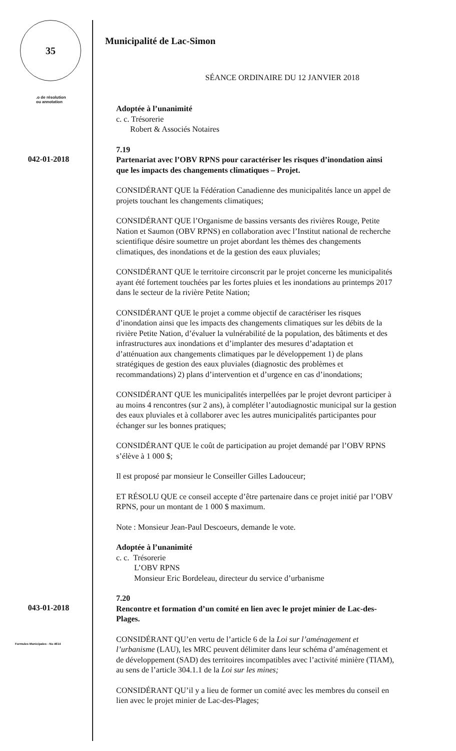35
.o de résolution
ou annotation
Municipalité de Lac-Simon
SÉANCE ORDINAIRE DU 12 JANVIER 2018
Adoptée à l’unanimité
c. c. Trésorerie
Robert & Associés Notaires
042-01-2018
7.19
Partenariat avec l’OBV RPNS pour caractériser les risques d’inondation ainsi que les impacts des changements climatiques – Projet.
CONSIDÉRANT QUE la Fédération Canadienne des municipalités lance un appel de projets touchant les changements climatiques;
CONSIDÉRANT QUE l’Organisme de bassins versants des rivières Rouge, Petite Nation et Saumon (OBV RPNS) en collaboration avec l’Institut national de recherche scientifique désire soumettre un projet abordant les thèmes des changements climatiques, des inondations et de la gestion des eaux pluviales;
CONSIDÉRANT QUE le territoire circonscrit par le projet concerne les municipalités ayant été fortement touchées par les fortes pluies et les inondations au printemps 2017 dans le secteur de la rivière Petite Nation;
CONSIDÉRANT QUE le projet a comme objectif de caractériser les risques d’inondation ainsi que les impacts des changements climatiques sur les débits de la rivière Petite Nation, d’évaluer la vulnérabilité de la population, des bâtiments et des infrastructures aux inondations et d’implanter des mesures d’adaptation et d’atténuation aux changements climatiques par le développement 1) de plans stratégiques de gestion des eaux pluviales (diagnostic des problèmes et recommandations) 2) plans d’intervention et d’urgence en cas d’inondations;
CONSIDÉRANT QUE les municipalités interpellées par le projet devront participer à au moins 4 rencontres (sur 2 ans), à compléter l’autodiagnostic municipal sur la gestion des eaux pluviales et à collaborer avec les autres municipalités participantes pour échanger sur les bonnes pratiques;
CONSIDÉRANT QUE le coût de participation au projet demandé par l’OBV RPNS s’élève à 1 000 $;
Il est proposé par monsieur le Conseiller Gilles Ladouceur;
ET RÉSOLU QUE ce conseil accepte d’être partenaire dans ce projet initié par l’OBV RPNS, pour un montant de 1 000 $ maximum.
Note : Monsieur Jean-Paul Descoeurs, demande le vote.
Adoptée à l’unanimité
c. c. Trésorerie
L’OBV RPNS
Monsieur Eric Bordeleau, directeur du service d’urbanisme
043-01-2018
Formules Municipales - No 4614
7.20
Rencontre et formation d’un comité en lien avec le projet minier de Lac-des-Plages.
CONSIDÉRANT QU’en vertu de l’article 6 de la Loi sur l’aménagement et l’urbanisme (LAU), les MRC peuvent délimiter dans leur schéma d’aménagement et de développement (SAD) des territoires incompatibles avec l’activité minière (TIAM), au sens de l’article 304.1.1 de la Loi sur les mines;
CONSIDÉRANT QU’il y a lieu de former un comité avec les membres du conseil en lien avec le projet minier de Lac-des-Plages;